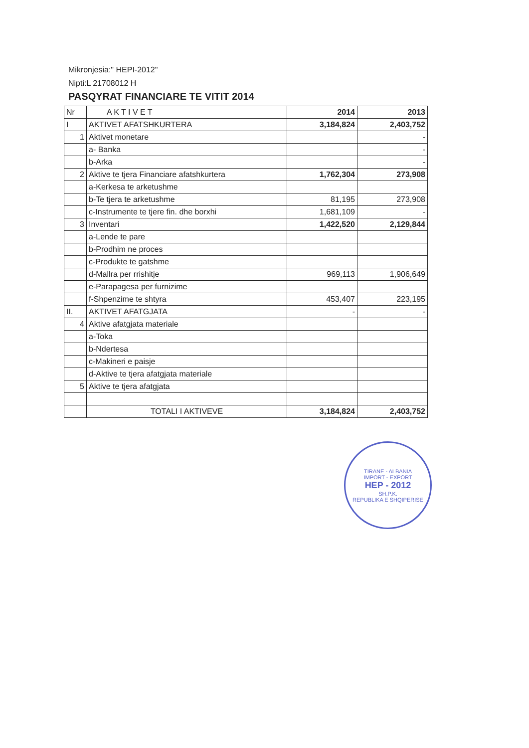Mikronjesia:" HEPI-2012"
Nipti:L 21708012 H
PASQYRAT FINANCIARE TE VITIT 2014
| Nr | A K T I V E T | 2014 | 2013 |
| --- | --- | --- | --- |
| I | AKTIVET AFATSHKURTERA | 3,184,824 | 2,403,752 |
| 1 | Aktivet monetare | | - |
| | a- Banka | | - |
| | b-Arka | | - |
| 2 | Aktive te tjera Financiare afatshkurtera | 1,762,304 | 273,908 |
| | a-Kerkesa te arketushme | | |
| | b-Te tjera te arketushme | 81,195 | 273,908 |
| | c-Instrumente te tjere fin. dhe borxhi | 1,681,109 | - |
| 3 | Inventari | 1,422,520 | 2,129,844 |
| | a-Lende te pare | | |
| | b-Prodhim ne proces | | |
| | c-Produkte te gatshme | | |
| | d-Mallra per rrishitje | 969,113 | 1,906,649 |
| | e-Parapagesa per furnizime | | |
| | f-Shpenzime te shtyra | 453,407 | 223,195 |
| II. | AKTIVET AFATGJATA | - | - |
| 4 | Aktive afatgjata materiale | | |
| | a-Toka | | |
| | b-Ndertesa | | |
| | c-Makineri e paisje | | |
| | d-Aktive te tjera afatgjata materiale | | |
| 5 | Aktive te tjera afatgjata | | |
| | TOTALI I AKTIVEVE | 3,184,824 | 2,403,752 |
TIRANE - ALBANIA
IMPORT - EXPORT
HEP - 2012
SH.P.K.
REPUBLIKA E SHQIPERISE